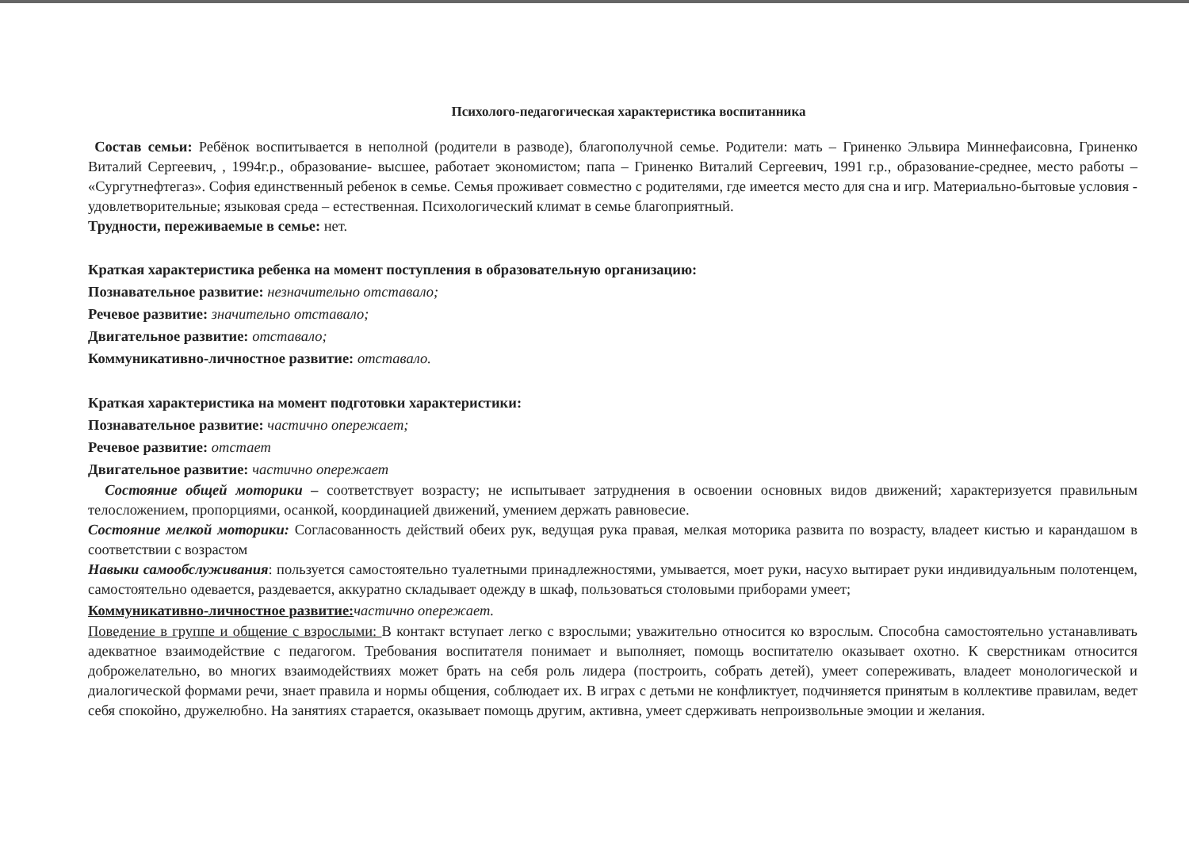Психолого-педагогическая характеристика воспитанника
Состав семьи: Ребёнок воспитывается в неполной (родители в разводе), благополучной семье. Родители: мать – Гриненко Эльвира Миннефаисовна, Гриненко Виталий Сергеевич, , 1994г.р., образование- высшее, работает экономистом; папа – Гриненко Виталий Сергеевич, 1991 г.р., образование-среднее, место работы – «Сургутнефтегаз». София единственный ребенок в семье. Семья проживает совместно с родителями, где имеется место для сна и игр. Материально-бытовые условия - удовлетворительные; языковая среда – естественная. Психологический климат в семье благоприятный.
Трудности, переживаемые в семье: нет.
Краткая характеристика ребенка на момент поступления в образовательную организацию:
Познавательное развитие: незначительно отставало;
Речевое развитие: значительно отставало;
Двигательное развитие: отставало;
Коммуникативно-личностное развитие: отставало.
Краткая характеристика на момент подготовки характеристики:
Познавательное развитие: частично опережает;
Речевое развитие: отстает
Двигательное развитие: частично опережает
Состояние общей моторики – соответствует возрасту; не испытывает затруднения в освоении основных видов движений; характеризуется правильным телосложением, пропорциями, осанкой, координацией движений, умением держать равновесие.
Состояние мелкой моторики: Согласованность действий обеих рук, ведущая рука правая, мелкая моторика развита по возрасту, владеет кистью и карандашом в соответствии с возрастом
Навыки самообслуживания: пользуется самостоятельно туалетными принадлежностями, умывается, моет руки, насухо вытирает руки индивидуальным полотенцем, самостоятельно одевается, раздевается, аккуратно складывает одежду в шкаф, пользоваться столовыми приборами умеет;
Коммуникативно-личностное развитие: частично опережает.
Поведение в группе и общение с взрослыми: В контакт вступает легко с взрослыми; уважительно относится ко взрослым. Способна самостоятельно устанавливать адекватное взаимодействие с педагогом. Требования воспитателя понимает и выполняет, помощь воспитателю оказывает охотно. К сверстникам относится доброжелательно, во многих взаимодействиях может брать на себя роль лидера (построить, собрать детей), умеет сопереживать, владеет монологической и диалогической формами речи, знает правила и нормы общения, соблюдает их. В играх с детьми не конфликтует, подчиняется принятым в коллективе правилам, ведет себя спокойно, дружелюбно. На занятиях старается, оказывает помощь другим, активна, умеет сдерживать непроизвольные эмоции и желания.